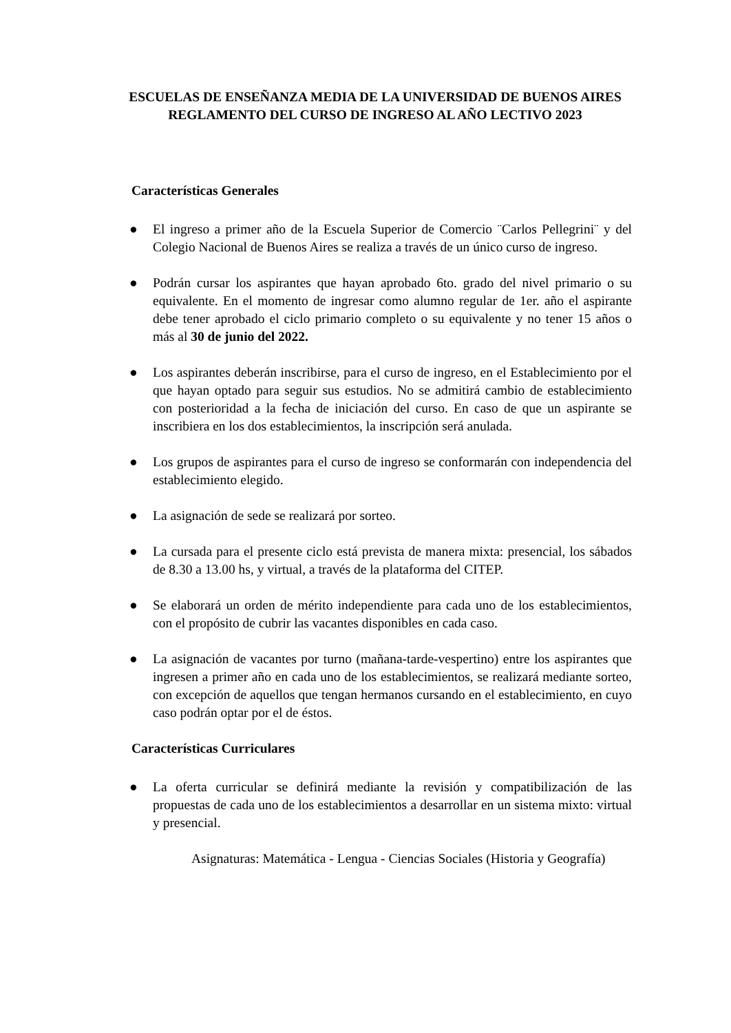ESCUELAS DE ENSEÑANZA MEDIA DE LA UNIVERSIDAD DE BUENOS AIRES
REGLAMENTO DEL CURSO DE INGRESO AL AÑO LECTIVO 2023
Características Generales
● El ingreso a primer año de la Escuela Superior de Comercio ¨Carlos Pellegrini¨ y del Colegio Nacional de Buenos Aires se realiza a través de un único curso de ingreso.
● Podrán cursar los aspirantes que hayan aprobado 6to. grado del nivel primario o su equivalente. En el momento de ingresar como alumno regular de 1er. año el aspirante debe tener aprobado el ciclo primario completo o su equivalente y no tener 15 años o más al 30 de junio del 2022.
● Los aspirantes deberán inscribirse, para el curso de ingreso, en el Establecimiento por el que hayan optado para seguir sus estudios. No se admitirá cambio de establecimiento con posterioridad a la fecha de iniciación del curso. En caso de que un aspirante se inscribiera en los dos establecimientos, la inscripción será anulada.
● Los grupos de aspirantes para el curso de ingreso se conformarán con independencia del establecimiento elegido.
● La asignación de sede se realizará por sorteo.
● La cursada para el presente ciclo está prevista de manera mixta: presencial, los sábados de 8.30 a 13.00 hs, y virtual, a través de la plataforma del CITEP.
● Se elaborará un orden de mérito independiente para cada uno de los establecimientos, con el propósito de cubrir las vacantes disponibles en cada caso.
● La asignación de vacantes por turno (mañana-tarde-vespertino) entre los aspirantes que ingresen a primer año en cada uno de los establecimientos, se realizará mediante sorteo, con excepción de aquellos que tengan hermanos cursando en el establecimiento, en cuyo caso podrán optar por el de éstos.
Características Curriculares
● La oferta curricular se definirá mediante la revisión y compatibilización de las propuestas de cada uno de los establecimientos a desarrollar en un sistema mixto: virtual y presencial.
Asignaturas: Matemática - Lengua - Ciencias Sociales (Historia y Geografía)